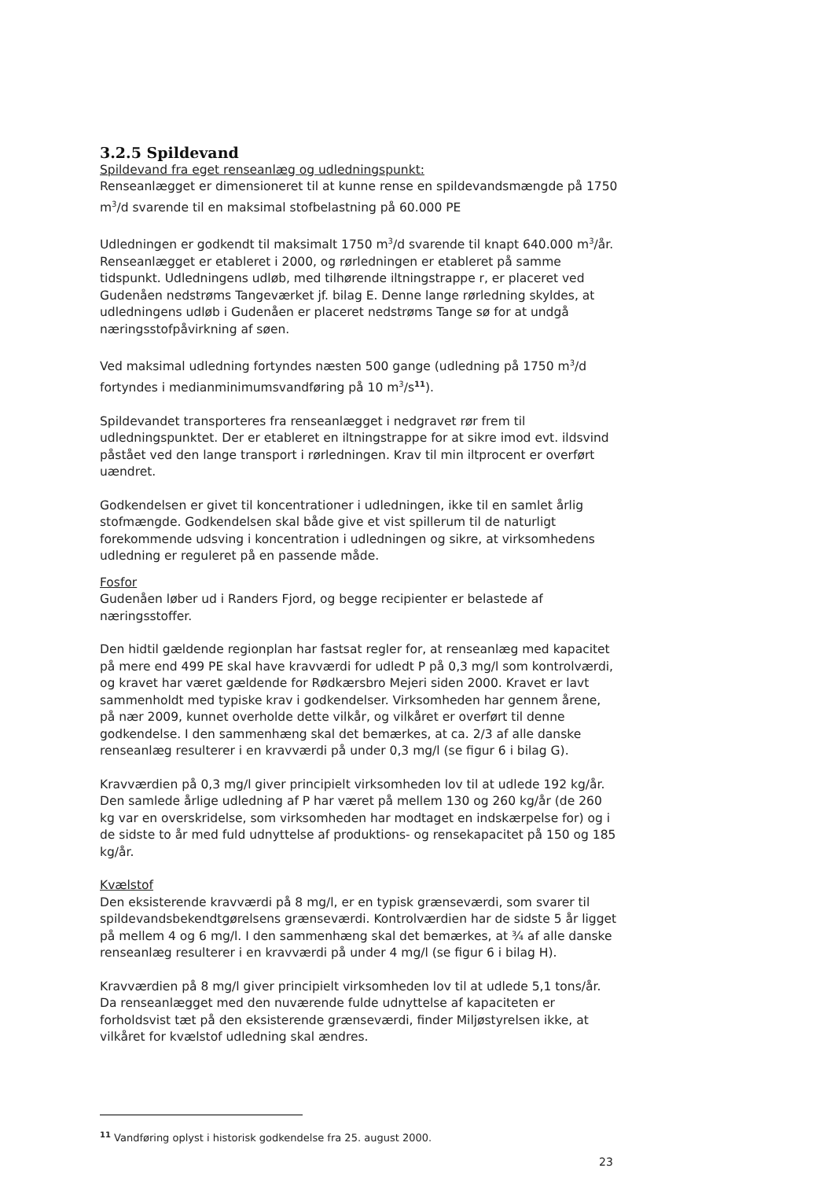3.2.5 Spildevand
Spildevand fra eget renseanlæg og udledningspunkt:
Renseanlægget er dimensioneret til at kunne rense en spildevandsmængde på 1750 m<sup>3</sup>/d svarende til en maksimal stofbelastning på 60.000 PE
Udledningen er godkendt til maksimalt 1750 m<sup>3</sup>/d svarende til knapt 640.000 m<sup>3</sup>/år. Renseanlægget er etableret i 2000, og rørledningen er etableret på samme tidspunkt. Udledningens udløb, med tilhørende iltningstrappe r, er placeret ved Gudenåen nedstrøms Tangeværket jf. bilag E. Denne lange rørledning skyldes, at udledningens udløb i Gudenåen er placeret nedstrøms Tange sø for at undgå næringsstofpåvirkning af søen.
Ved maksimal udledning fortyndes næsten 500 gange (udledning på 1750 m<sup>3</sup>/d fortyndes i medianminimumsvandføring på 10 m<sup>3</sup>/s<sup>11</sup>).
Spildevandet transporteres fra renseanlægget i nedgravet rør frem til udledningspunktet. Der er etableret en iltningstrappe for at sikre imod evt. ildsvind påstået ved den lange transport i rørledningen. Krav til min iltprocent er overført uændret.
Godkendelsen er givet til koncentrationer i udledningen, ikke til en samlet årlig stofmængde. Godkendelsen skal både give et vist spillerum til de naturligt forekommende udsving i koncentration i udledningen og sikre, at virksomhedens udledning er reguleret på en passende måde.
Fosfor
Gudenåen løber ud i Randers Fjord, og begge recipienter er belastede af næringsstoffer.
Den hidtil gældende regionplan har fastsat regler for, at renseanlæg med kapacitet på mere end 499 PE skal have kravværdi for udledt P på 0,3 mg/l som kontrolværdi, og kravet har været gældende for Rødkærsbro Mejeri siden 2000. Kravet er lavt sammenholdt med typiske krav i godkendelser. Virksomheden har gennem årene, på nær 2009, kunnet overholde dette vilkår, og vilkåret er overført til denne godkendelse. I den sammenhæng skal det bemærkes, at ca. 2/3 af alle danske renseanlæg resulterer i en kravværdi på under 0,3 mg/l (se figur 6 i bilag G).
Kravværdien på 0,3 mg/l giver principielt virksomheden lov til at udlede 192 kg/år. Den samlede årlige udledning af P har været på mellem 130 og 260 kg/år (de 260 kg var en overskridelse, som virksomheden har modtaget en indskærpelse for) og i de sidste to år med fuld udnyttelse af produktions- og rensekapacitet på 150 og 185 kg/år.
Kvælstof
Den eksisterende kravværdi på 8 mg/l, er en typisk grænseværdi, som svarer til spildevandsbekendtgørelsens grænseværdi. Kontrolværdien har de sidste 5 år ligget på mellem 4 og 6 mg/l. I den sammenhæng skal det bemærkes, at ¾ af alle danske renseanlæg resulterer i en kravværdi på under 4 mg/l (se figur 6 i bilag H).
Kravværdien på 8 mg/l giver principielt virksomheden lov til at udlede 5,1 tons/år. Da renseanlægget med den nuværende fulde udnyttelse af kapaciteten er forholdsvist tæt på den eksisterende grænseværdi, finder Miljøstyrelsen ikke, at vilkåret for kvælstof udledning skal ændres.
<sup>11</sup> Vandføring oplyst i historisk godkendelse fra 25. august 2000.
23